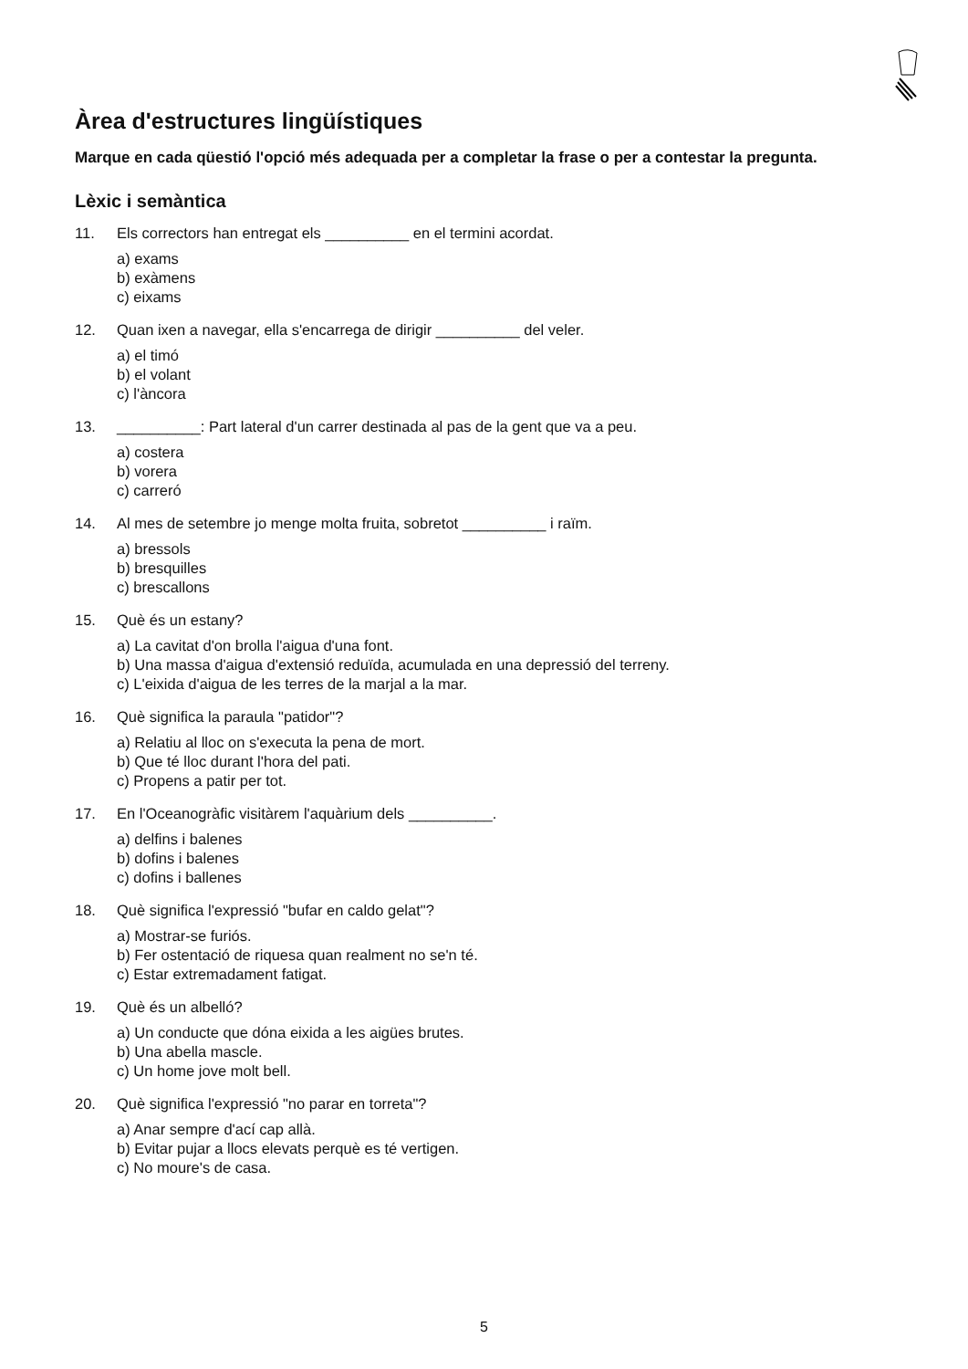Àrea d'estructures lingüístiques
Marque en cada qüestió l'opció més adequada per a completar la frase o per a contestar la pregunta.
Lèxic i semàntica
11. Els correctors han entregat els __________ en el termini acordat.
a) exams
b) exàmens
c) eixams
12. Quan ixen a navegar, ella s'encarrega de dirigir __________ del veler.
a) el timó
b) el volant
c) l'àncora
13. __________: Part lateral d'un carrer destinada al pas de la gent que va a peu.
a) costera
b) vorera
c) carreró
14. Al mes de setembre jo menge molta fruita, sobretot __________ i raïm.
a) bressols
b) bresquilles
c) brescallons
15. Què és un estany?
a) La cavitat d'on brolla l'aigua d'una font.
b) Una massa d'aigua d'extensió reduïda, acumulada en una depressió del terreny.
c) L'eixida d'aigua de les terres de la marjal a la mar.
16. Què significa la paraula "patidor"?
a) Relatiu al lloc on s'executa la pena de mort.
b) Que té lloc durant l'hora del pati.
c) Propens a patir per tot.
17. En l'Oceanogràfic visitàrem l'aquàrium dels __________.
a) delfins i balenes
b) dofins i balenes
c) dofins i ballenes
18. Què significa l'expressió "bufar en caldo gelat"?
a) Mostrar-se furiós.
b) Fer ostentació de riquesa quan realment no se'n té.
c) Estar extremadament fatigat.
19. Què és un albelló?
a) Un conducte que dóna eixida a les aigües brutes.
b) Una abella mascle.
c) Un home jove molt bell.
20. Què significa l'expressió "no parar en torreta"?
a) Anar sempre d'ací cap allà.
b) Evitar pujar a llocs elevats perquè es té vertigen.
c) No moure's de casa.
5